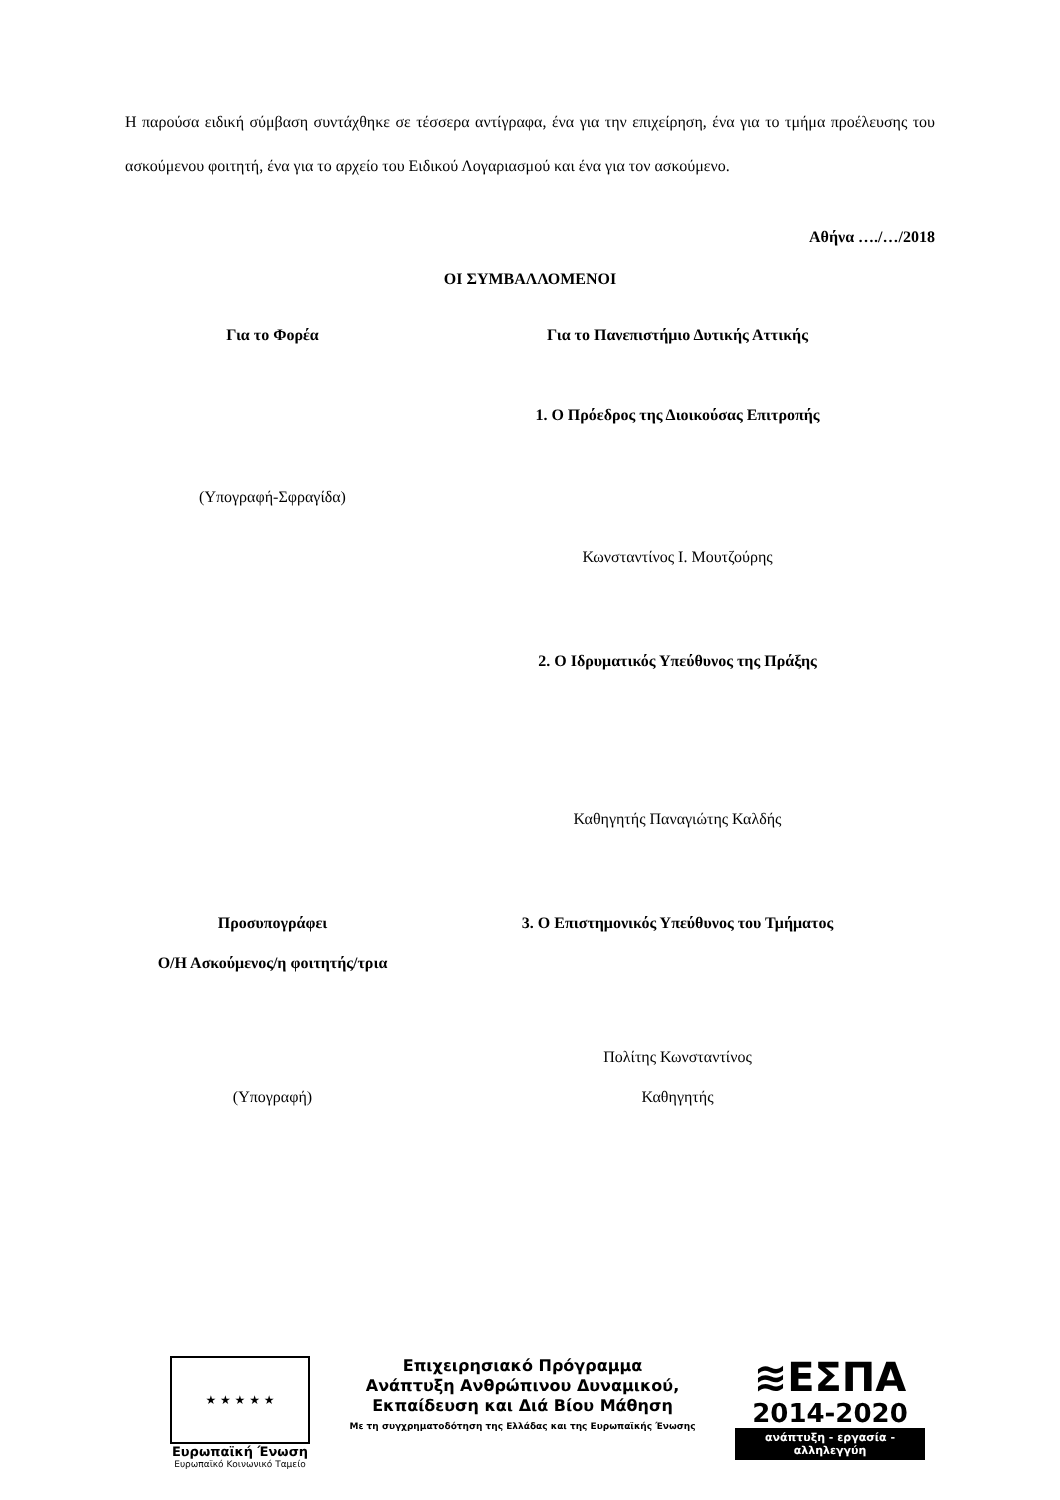Η παρούσα ειδική σύμβαση συντάχθηκε σε τέσσερα αντίγραφα, ένα για την επιχείρηση, ένα για το τμήμα προέλευσης του ασκούμενου φοιτητή, ένα για το αρχείο του Ειδικού Λογαριασμού και ένα για τον ασκούμενο.
Αθήνα …./…/2018
ΟΙ ΣΥΜΒΑΛΛΟΜΕΝΟΙ
Για το Φορέα Για το Πανεπιστήμιο Δυτικής Αττικής
1. Ο Πρόεδρος της Διοικούσας Επιτροπής
(Υπογραφή-Σφραγίδα)
Κωνσταντίνος Ι. Μουτζούρης
2. Ο Ιδρυματικός Υπεύθυνος της Πράξης
Καθηγητής Παναγιώτης Καλδής
Προσυπογράφει 3. Ο Επιστημονικός Υπεύθυνος του Τμήματος
Ο/Η Ασκούμενος/η φοιτητής/τρια
Πολίτης Κωνσταντίνος
(Υπογραφή) Καθηγητής
★ ★ ★ ★ ★
Ευρωπαϊκή Ένωση
Ευρωπαϊκό Κοινωνικό Ταμείο
Επιχειρησιακό Πρόγραμμα
Ανάπτυξη Ανθρώπινου Δυναμικού,
Εκπαίδευση και Διά Βίου Μάθηση
Με τη συγχρηματοδότηση της Ελλάδας και της Ευρωπαϊκής Ένωσης
≋ΕΣΠΑ
2014-2020
ανάπτυξη - εργασία - αλληλεγγύη